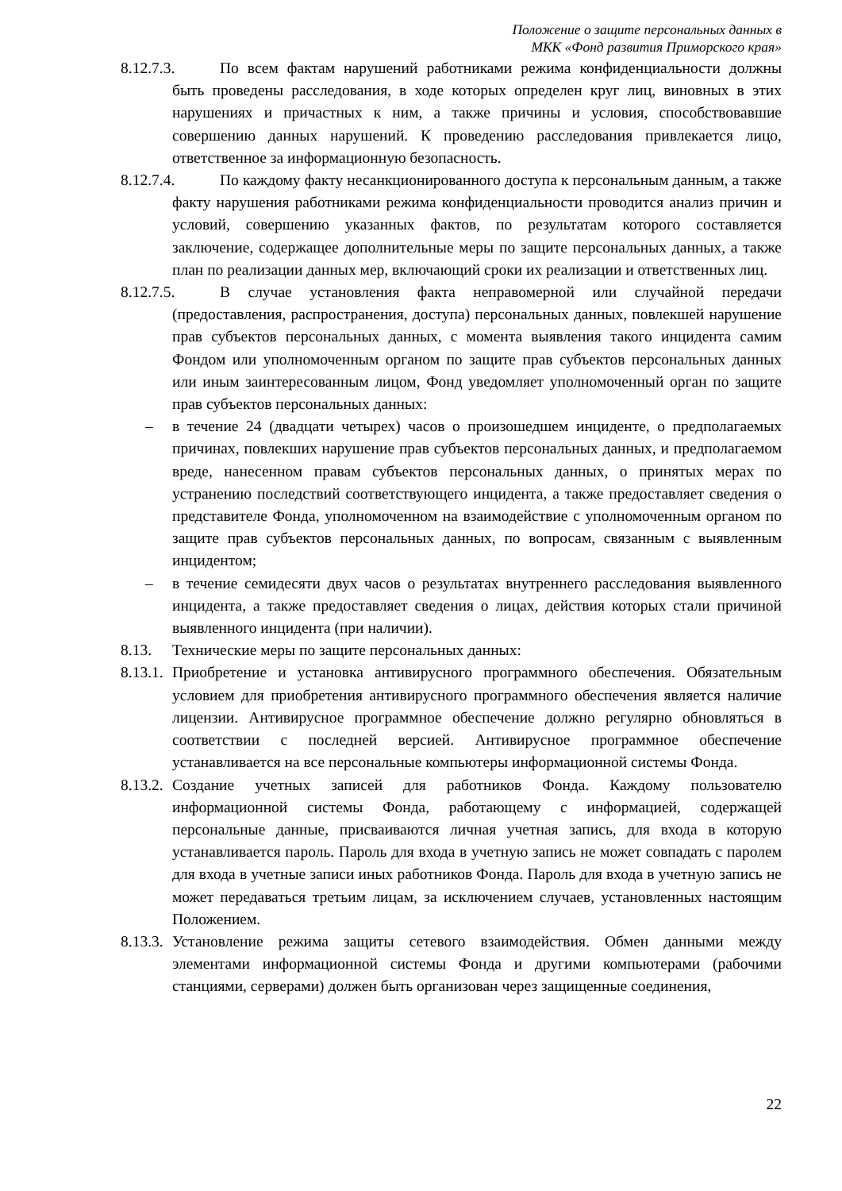Положение о защите персональных данных в
МКК «Фонд развития Приморского края»
8.12.7.3. По всем фактам нарушений работниками режима конфиденциальности должны быть проведены расследования, в ходе которых определен круг лиц, виновных в этих нарушениях и причастных к ним, а также причины и условия, способствовавшие совершению данных нарушений. К проведению расследования привлекается лицо, ответственное за информационную безопасность.
8.12.7.4. По каждому факту несанкционированного доступа к персональным данным, а также факту нарушения работниками режима конфиденциальности проводится анализ причин и условий, совершению указанных фактов, по результатам которого составляется заключение, содержащее дополнительные меры по защите персональных данных, а также план по реализации данных мер, включающий сроки их реализации и ответственных лиц.
8.12.7.5. В случае установления факта неправомерной или случайной передачи (предоставления, распространения, доступа) персональных данных, повлекшей нарушение прав субъектов персональных данных, с момента выявления такого инцидента самим Фондом или уполномоченным органом по защите прав субъектов персональных данных или иным заинтересованным лицом, Фонд уведомляет уполномоченный орган по защите прав субъектов персональных данных:
– в течение 24 (двадцати четырех) часов о произошедшем инциденте, о предполагаемых причинах, повлекших нарушение прав субъектов персональных данных, и предполагаемом вреде, нанесенном правам субъектов персональных данных, о принятых мерах по устранению последствий соответствующего инцидента, а также предоставляет сведения о представителе Фонда, уполномоченном на взаимодействие с уполномоченным органом по защите прав субъектов персональных данных, по вопросам, связанным с выявленным инцидентом;
– в течение семидесяти двух часов о результатах внутреннего расследования выявленного инцидента, а также предоставляет сведения о лицах, действия которых стали причиной выявленного инцидента (при наличии).
8.13. Технические меры по защите персональных данных:
8.13.1. Приобретение и установка антивирусного программного обеспечения. Обязательным условием для приобретения антивирусного программного обеспечения является наличие лицензии. Антивирусное программное обеспечение должно регулярно обновляться в соответствии с последней версией. Антивирусное программное обеспечение устанавливается на все персональные компьютеры информационной системы Фонда.
8.13.2. Создание учетных записей для работников Фонда. Каждому пользователю информационной системы Фонда, работающему с информацией, содержащей персональные данные, присваиваются личная учетная запись, для входа в которую устанавливается пароль. Пароль для входа в учетную запись не может совпадать с паролем для входа в учетные записи иных работников Фонда. Пароль для входа в учетную запись не может передаваться третьим лицам, за исключением случаев, установленных настоящим Положением.
8.13.3. Установление режима защиты сетевого взаимодействия. Обмен данными между элементами информационной системы Фонда и другими компьютерами (рабочими станциями, серверами) должен быть организован через защищенные соединения,
22